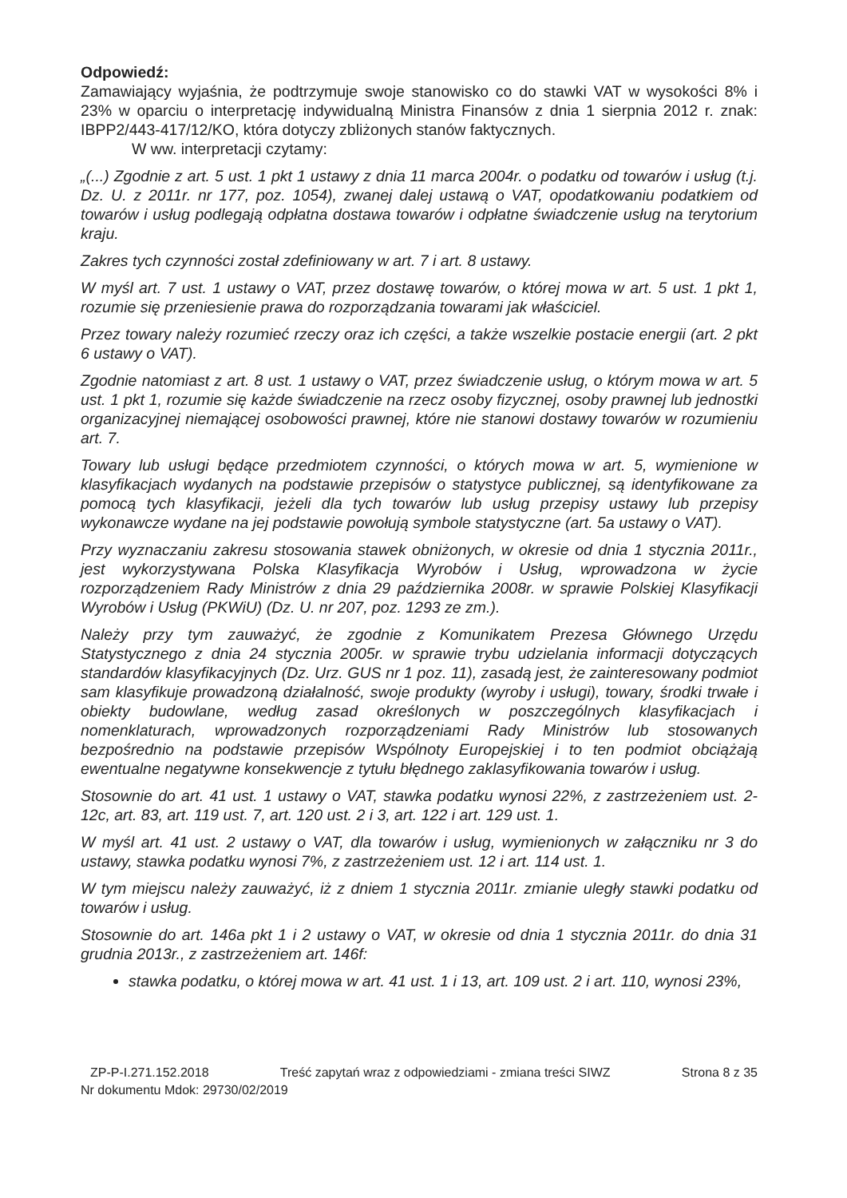Odpowiedź:
Zamawiający wyjaśnia, że podtrzymuje swoje stanowisko co do stawki VAT w wysokości 8% i 23% w oparciu o interpretację indywidualną Ministra Finansów z dnia 1 sierpnia 2012 r. znak: IBPP2/443-417/12/KO, która dotyczy zbliżonych stanów faktycznych.
W ww. interpretacji czytamy:
„(...) Zgodnie z art. 5 ust. 1 pkt 1 ustawy z dnia 11 marca 2004r. o podatku od towarów i usług (t.j. Dz. U. z 2011r. nr 177, poz. 1054), zwanej dalej ustawą o VAT, opodatkowaniu podatkiem od towarów i usług podlegają odpłatna dostawa towarów i odpłatne świadczenie usług na terytorium kraju.
Zakres tych czynności został zdefiniowany w art. 7 i art. 8 ustawy.
W myśl art. 7 ust. 1 ustawy o VAT, przez dostawę towarów, o której mowa w art. 5 ust. 1 pkt 1, rozumie się przeniesienie prawa do rozporządzania towarami jak właściciel.
Przez towary należy rozumieć rzeczy oraz ich części, a także wszelkie postacie energii (art. 2 pkt 6 ustawy o VAT).
Zgodnie natomiast z art. 8 ust. 1 ustawy o VAT, przez świadczenie usług, o którym mowa w art. 5 ust. 1 pkt 1, rozumie się każde świadczenie na rzecz osoby fizycznej, osoby prawnej lub jednostki organizacyjnej niemającej osobowości prawnej, które nie stanowi dostawy towarów w rozumieniu art. 7.
Towary lub usługi będące przedmiotem czynności, o których mowa w art. 5, wymienione w klasyfikacjach wydanych na podstawie przepisów o statystyce publicznej, są identyfikowane za pomocą tych klasyfikacji, jeżeli dla tych towarów lub usług przepisy ustawy lub przepisy wykonawcze wydane na jej podstawie powołują symbole statystyczne (art. 5a ustawy o VAT).
Przy wyznaczaniu zakresu stosowania stawek obniżonych, w okresie od dnia 1 stycznia 2011r., jest wykorzystywana Polska Klasyfikacja Wyrobów i Usług, wprowadzona w życie rozporządzeniem Rady Ministrów z dnia 29 października 2008r. w sprawie Polskiej Klasyfikacji Wyrobów i Usług (PKWiU) (Dz. U. nr 207, poz. 1293 ze zm.).
Należy przy tym zauważyć, że zgodnie z Komunikatem Prezesa Głównego Urzędu Statystycznego z dnia 24 stycznia 2005r. w sprawie trybu udzielania informacji dotyczących standardów klasyfikacyjnych (Dz. Urz. GUS nr 1 poz. 11), zasadą jest, że zainteresowany podmiot sam klasyfikuje prowadzoną działalność, swoje produkty (wyroby i usługi), towary, środki trwałe i obiekty budowlane, według zasad określonych w poszczególnych klasyfikacjach i nomenklaturach, wprowadzonych rozporządzeniami Rady Ministrów lub stosowanych bezpośrednio na podstawie przepisów Wspólnoty Europejskiej i to ten podmiot obciążają ewentualne negatywne konsekwencje z tytułu błędnego zaklasyfikowania towarów i usług.
Stosownie do art. 41 ust. 1 ustawy o VAT, stawka podatku wynosi 22%, z zastrzeżeniem ust. 2-12c, art. 83, art. 119 ust. 7, art. 120 ust. 2 i 3, art. 122 i art. 129 ust. 1.
W myśl art. 41 ust. 2 ustawy o VAT, dla towarów i usług, wymienionych w załączniku nr 3 do ustawy, stawka podatku wynosi 7%, z zastrzeżeniem ust. 12 i art. 114 ust. 1.
W tym miejscu należy zauważyć, iż z dniem 1 stycznia 2011r. zmianie uległy stawki podatku od towarów i usług.
Stosownie do art. 146a pkt 1 i 2 ustawy o VAT, w okresie od dnia 1 stycznia 2011r. do dnia 31 grudnia 2013r., z zastrzeżeniem art. 146f:
stawka podatku, o której mowa w art. 41 ust. 1 i 13, art. 109 ust. 2 i art. 110, wynosi 23%,
ZP-P-I.271.152.2018 Treść zapytań wraz z odpowiedziami - zmiana treści SIWZ Strona 8 z 35
Nr dokumentu Mdok: 29730/02/2019